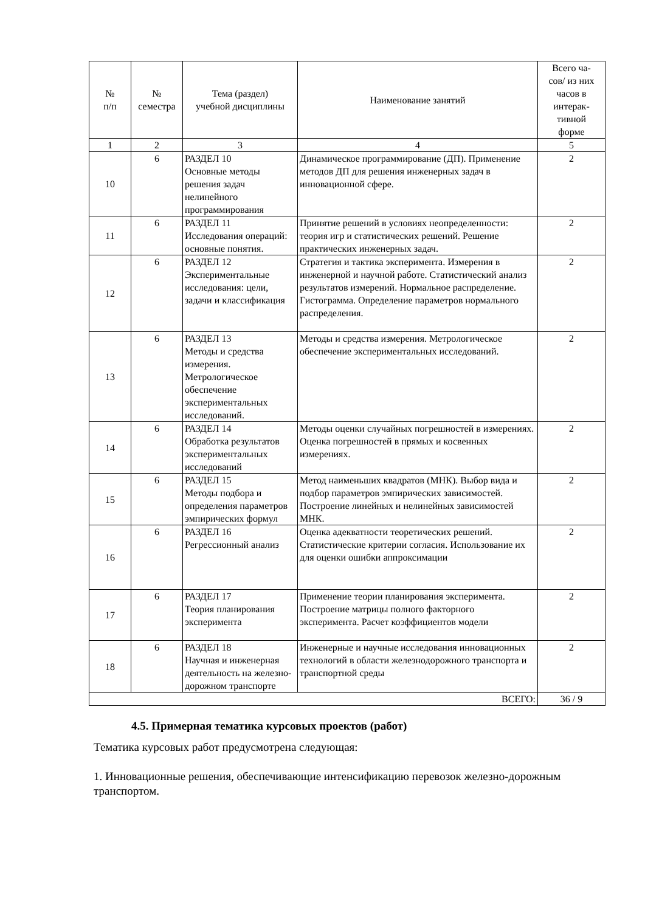| № п/п | № семестра | Тема (раздел) учебной дисциплины | Наименование занятий | Всего ча- сов/ из них часов в интерак- тивной форме |
| --- | --- | --- | --- | --- |
| 1 | 2 | 3 | 4 | 5 |
| 10 | 6 | РАЗДЕЛ 10 Основные методы решения задач нелинейного программирования | Динамическое программирование (ДП). Применение методов ДП для решения инженерных задач в инновационной сфере. | 2 |
| 11 | 6 | РАЗДЕЛ 11 Исследования операций: основные понятия. | Принятие решений в условиях неопределенности: теория игр и статистических решений. Решение практических инженерных задач. | 2 |
| 12 | 6 | РАЗДЕЛ 12 Экспериментальные исследования: цели, задачи и классификация | Стратегия и тактика эксперимента. Измерения в инженерной и научной работе. Статистический анализ результатов измерений. Нормальное распределение. Гистограмма. Определение параметров нормального распределения. | 2 |
| 13 | 6 | РАЗДЕЛ 13 Методы и средства измерения. Метрологическое обеспечение экспериментальных исследований. | Методы и средства измерения. Метрологическое обеспечение экспериментальных исследований. | 2 |
| 14 | 6 | РАЗДЕЛ 14 Обработка результатов экспериментальных исследований | Методы оценки случайных погрешностей в измерениях. Оценка погрешностей в прямых и косвенных измерениях. | 2 |
| 15 | 6 | РАЗДЕЛ 15 Методы подбора и определения параметров эмпирических формул | Метод наименьших квадратов (МНК). Выбор вида и подбор параметров эмпирических зависимостей. Построение линейных и нелинейных зависимостей МНК. | 2 |
| 16 | 6 | РАЗДЕЛ 16 Регрессионный анализ | Оценка адекватности теоретических решений. Статистические критерии согласия. Использование их для оценки ошибки аппроксимации | 2 |
| 17 | 6 | РАЗДЕЛ 17 Теория планирования эксперимента | Применение теории планирования эксперимента. Построение матрицы полного факторного эксперимента. Расчет коэффициентов модели | 2 |
| 18 | 6 | РАЗДЕЛ 18 Научная и инженерная деятельность на железно-дорожном транспорте | Инженерные и научные исследования инновационных технологий в области железнодорожного транспорта и транспортной среды | 2 |
| ВСЕГО: | | | | 36 / 9 |
4.5. Примерная тематика курсовых проектов (работ)
Тематика курсовых работ предусмотрена следующая:
1. Инновационные решения, обеспечивающие интенсификацию перевозок железно-дорожным транспортом.